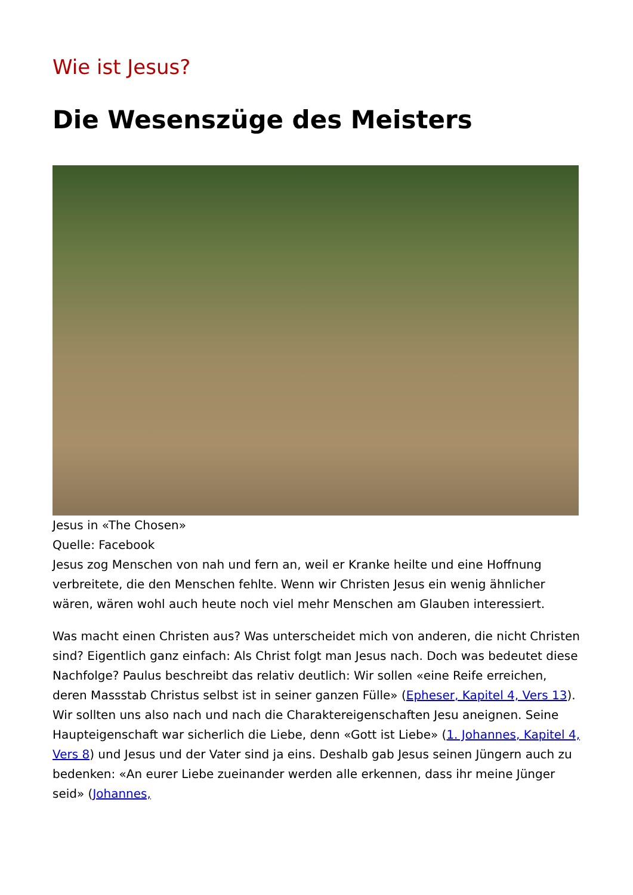Wie ist Jesus?
Die Wesenszüge des Meisters
Jesus in «The Chosen»
Quelle: Facebook
Jesus zog Menschen von nah und fern an, weil er Kranke heilte und eine Hoffnung verbreitete, die den Menschen fehlte. Wenn wir Christen Jesus ein wenig ähnlicher wären, wären wohl auch heute noch viel mehr Menschen am Glauben interessiert.
Was macht einen Christen aus? Was unterscheidet mich von anderen, die nicht Christen sind? Eigentlich ganz einfach: Als Christ folgt man Jesus nach. Doch was bedeutet diese Nachfolge? Paulus beschreibt das relativ deutlich: Wir sollen «eine Reife erreichen, deren Massstab Christus selbst ist in seiner ganzen Fülle» (Epheser, Kapitel 4, Vers 13). Wir sollten uns also nach und nach die Charaktereigenschaften Jesu aneignen. Seine Haupteigenschaft war sicherlich die Liebe, denn «Gott ist Liebe» (1. Johannes, Kapitel 4, Vers 8) und Jesus und der Vater sind ja eins. Deshalb gab Jesus seinen Jüngern auch zu bedenken: «An eurer Liebe zueinander werden alle erkennen, dass ihr meine Jünger seid» (Johannes,